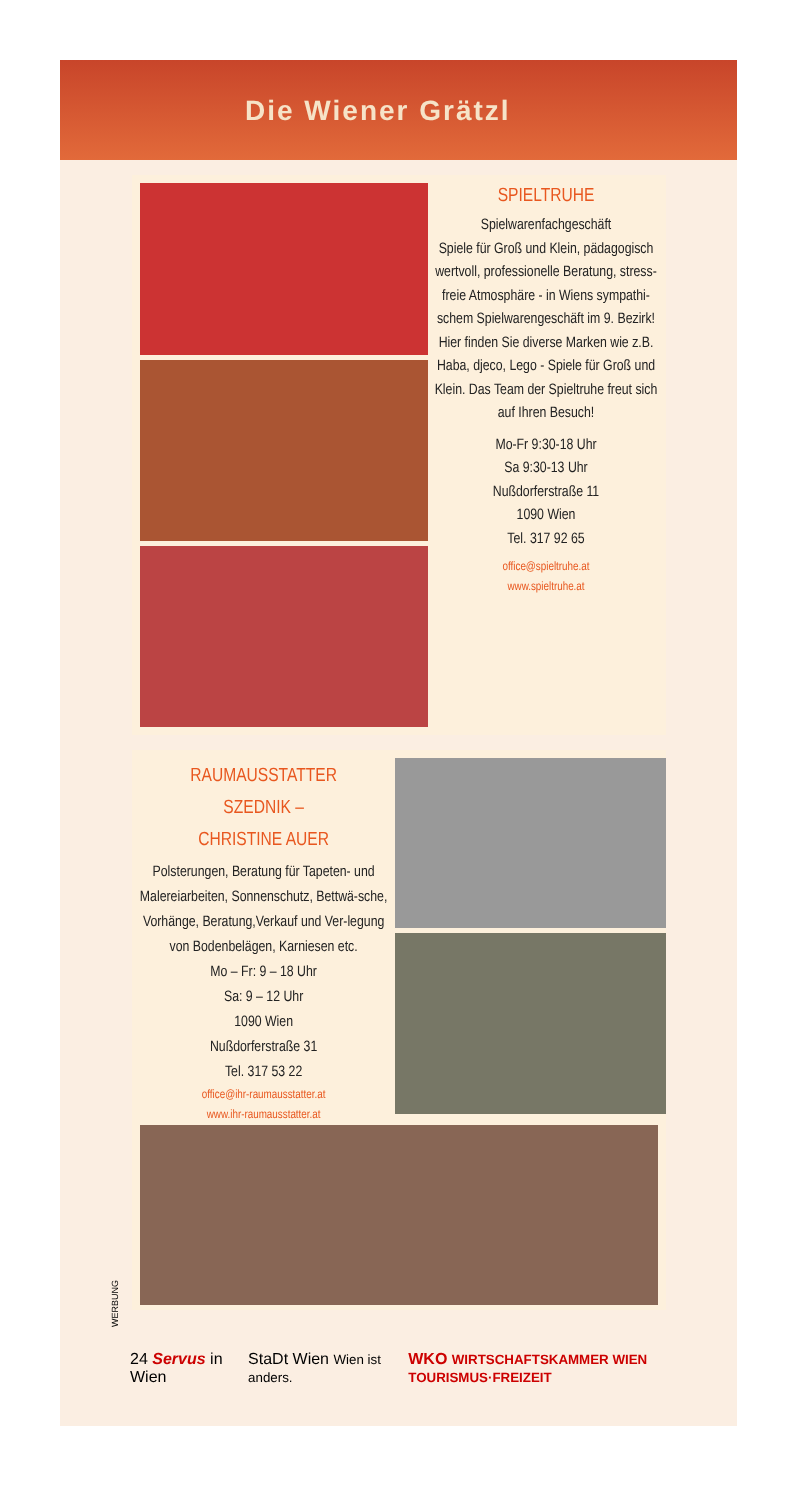Die Wiener Grätzl
SPIELTRUHE
Spielwarenfachgeschäft
Spiele für Groß und Klein, pädagogisch wertvoll, professionelle Beratung, stress-freie Atmosphäre - in Wiens sympathi-schem Spielwarengeschäft im 9. Bezirk! Hier finden Sie diverse Marken wie z.B. Haba, djeco, Lego - Spiele für Groß und Klein. Das Team der Spieltruhe freut sich auf Ihren Besuch!
Mo-Fr 9:30-18 Uhr
Sa 9:30-13 Uhr
Nußdorferstraße 11
1090 Wien
Tel. 317 92 65
office@spieltruhe.at
www.spieltruhe.at
RAUMAUSSTATTER
SZEDNIK –
CHRISTINE AUER
Polsterungen, Beratung für Tapeten- und Malereiarbeiten, Sonnenschutz, Bettwä-sche, Vorhänge, Beratung,Verkauf und Ver-legung von Bodenbelägen, Karniesen etc.
Mo – Fr: 9 – 18 Uhr
Sa: 9 – 12 Uhr
1090 Wien
Nußdorferstraße 31
Tel. 317 53 22
office@ihr-raumausstatter.at
www.ihr-raumausstatter.at
WERBUNG
24 Servus in Wien StaDt Wien Wien ist anders. WKO WIRTSCHAFTSKAMMER WIEN TOURISMUS·FREIZEIT